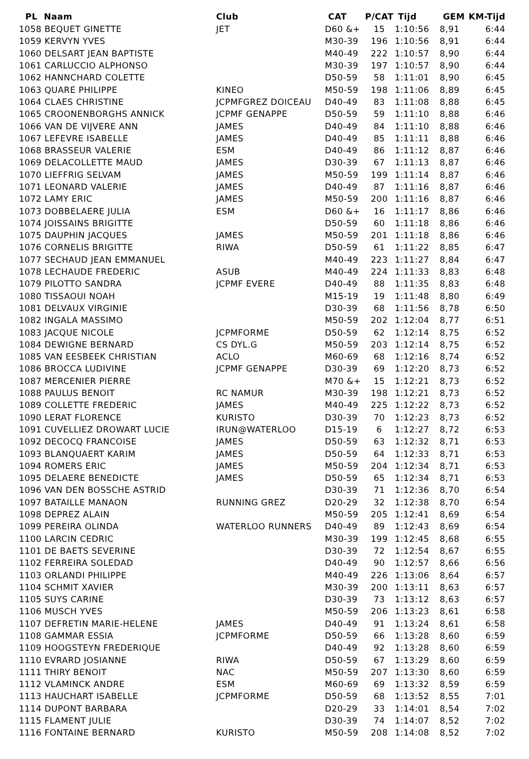| PL Naam | Club | CAT | P/CAT | Tijd | GEM | KM-Tijd |
| --- | --- | --- | --- | --- | --- | --- |
| 1058 BEQUET GINETTE | JET | D60 &+ | 15 | 1:10:56 | 8,91 | 6:44 |
| 1059 KERVYN YVES | | M30-39 | 196 | 1:10:56 | 8,91 | 6:44 |
| 1060 DELSART JEAN BAPTISTE | | M40-49 | 222 | 1:10:57 | 8,90 | 6:44 |
| 1061 CARLUCCIO ALPHONSO | | M30-39 | 197 | 1:10:57 | 8,90 | 6:44 |
| 1062 HANNCHARD COLETTE | | D50-59 | 58 | 1:11:01 | 8,90 | 6:45 |
| 1063 QUARE PHILIPPE | KINEO | M50-59 | 198 | 1:11:06 | 8,89 | 6:45 |
| 1064 CLAES CHRISTINE | JCPMFGREZ DOICEAU | D40-49 | 83 | 1:11:08 | 8,88 | 6:45 |
| 1065 CROONENBORGHS ANNICK | JCPMF GENAPPE | D50-59 | 59 | 1:11:10 | 8,88 | 6:46 |
| 1066 VAN DE VIJVERE ANN | JAMES | D40-49 | 84 | 1:11:10 | 8,88 | 6:46 |
| 1067 LEFEVRE ISABELLE | JAMES | D40-49 | 85 | 1:11:11 | 8,88 | 6:46 |
| 1068 BRASSEUR VALERIE | ESM | D40-49 | 86 | 1:11:12 | 8,87 | 6:46 |
| 1069 DELACOLLETTE MAUD | JAMES | D30-39 | 67 | 1:11:13 | 8,87 | 6:46 |
| 1070 LIEFFRIG SELVAM | JAMES | M50-59 | 199 | 1:11:14 | 8,87 | 6:46 |
| 1071 LEONARD VALERIE | JAMES | D40-49 | 87 | 1:11:16 | 8,87 | 6:46 |
| 1072 LAMY ERIC | JAMES | M50-59 | 200 | 1:11:16 | 8,87 | 6:46 |
| 1073 DOBBELAERE JULIA | ESM | D60 &+ | 16 | 1:11:17 | 8,86 | 6:46 |
| 1074 JOISSAINS BRIGITTE | | D50-59 | 60 | 1:11:18 | 8,86 | 6:46 |
| 1075 DAUPHIN JACQUES | JAMES | M50-59 | 201 | 1:11:18 | 8,86 | 6:46 |
| 1076 CORNELIS BRIGITTE | RIWA | D50-59 | 61 | 1:11:22 | 8,85 | 6:47 |
| 1077 SECHAUD JEAN EMMANUEL | | M40-49 | 223 | 1:11:27 | 8,84 | 6:47 |
| 1078 LECHAUDE FREDERIC | ASUB | M40-49 | 224 | 1:11:33 | 8,83 | 6:48 |
| 1079 PILOTTO SANDRA | JCPMF EVERE | D40-49 | 88 | 1:11:35 | 8,83 | 6:48 |
| 1080 TISSAOUI NOAH | | M15-19 | 19 | 1:11:48 | 8,80 | 6:49 |
| 1081 DELVAUX VIRGINIE | | D30-39 | 68 | 1:11:56 | 8,78 | 6:50 |
| 1082 INGALA MASSIMO | | M50-59 | 202 | 1:12:04 | 8,77 | 6:51 |
| 1083 JACQUE NICOLE | JCPMFORME | D50-59 | 62 | 1:12:14 | 8,75 | 6:52 |
| 1084 DEWIGNE BERNARD | CS DYL.G | M50-59 | 203 | 1:12:14 | 8,75 | 6:52 |
| 1085 VAN EESBEEK CHRISTIAN | ACLO | M60-69 | 68 | 1:12:16 | 8,74 | 6:52 |
| 1086 BROCCA LUDIVINE | JCPMF GENAPPE | D30-39 | 69 | 1:12:20 | 8,73 | 6:52 |
| 1087 MERCENIER PIERRE | | M70 &+ | 15 | 1:12:21 | 8,73 | 6:52 |
| 1088 PAULUS BENOIT | RC NAMUR | M30-39 | 198 | 1:12:21 | 8,73 | 6:52 |
| 1089 COLLETTE FREDERIC | JAMES | M40-49 | 225 | 1:12:22 | 8,73 | 6:52 |
| 1090 LERAT FLORENCE | KURISTO | D30-39 | 70 | 1:12:23 | 8,73 | 6:52 |
| 1091 CUVELLIEZ DROWART LUCIE | IRUN@WATERLOO | D15-19 | 6 | 1:12:27 | 8,72 | 6:53 |
| 1092 DECOCQ FRANCOISE | JAMES | D50-59 | 63 | 1:12:32 | 8,71 | 6:53 |
| 1093 BLANQUAERT KARIM | JAMES | D50-59 | 64 | 1:12:33 | 8,71 | 6:53 |
| 1094 ROMERS ERIC | JAMES | M50-59 | 204 | 1:12:34 | 8,71 | 6:53 |
| 1095 DELAERE BENEDICTE | JAMES | D50-59 | 65 | 1:12:34 | 8,71 | 6:53 |
| 1096 VAN DEN BOSSCHE ASTRID | | D30-39 | 71 | 1:12:36 | 8,70 | 6:54 |
| 1097 BATAILLE MANAON | RUNNING GREZ | D20-29 | 32 | 1:12:38 | 8,70 | 6:54 |
| 1098 DEPREZ ALAIN | | M50-59 | 205 | 1:12:41 | 8,69 | 6:54 |
| 1099 PEREIRA OLINDA | WATERLOO RUNNERS | D40-49 | 89 | 1:12:43 | 8,69 | 6:54 |
| 1100 LARCIN CEDRIC | | M30-39 | 199 | 1:12:45 | 8,68 | 6:55 |
| 1101 DE BAETS SEVERINE | | D30-39 | 72 | 1:12:54 | 8,67 | 6:55 |
| 1102 FERREIRA SOLEDAD | | D40-49 | 90 | 1:12:57 | 8,66 | 6:56 |
| 1103 ORLANDI PHILIPPE | | M40-49 | 226 | 1:13:06 | 8,64 | 6:57 |
| 1104 SCHMIT XAVIER | | M30-39 | 200 | 1:13:11 | 8,63 | 6:57 |
| 1105 SUYS CARINE | | D30-39 | 73 | 1:13:12 | 8,63 | 6:57 |
| 1106 MUSCH YVES | | M50-59 | 206 | 1:13:23 | 8,61 | 6:58 |
| 1107 DEFRETIN MARIE-HELENE | JAMES | D40-49 | 91 | 1:13:24 | 8,61 | 6:58 |
| 1108 GAMMAR ESSIA | JCPMFORME | D50-59 | 66 | 1:13:28 | 8,60 | 6:59 |
| 1109 HOOGSTEYN FREDERIQUE | | D40-49 | 92 | 1:13:28 | 8,60 | 6:59 |
| 1110 EVRARD JOSIANNE | RIWA | D50-59 | 67 | 1:13:29 | 8,60 | 6:59 |
| 1111 THIRY BENOIT | NAC | M50-59 | 207 | 1:13:30 | 8,60 | 6:59 |
| 1112 VLAMINCK ANDRE | ESM | M60-69 | 69 | 1:13:32 | 8,59 | 6:59 |
| 1113 HAUCHART ISABELLE | JCPMFORME | D50-59 | 68 | 1:13:52 | 8,55 | 7:01 |
| 1114 DUPONT BARBARA | | D20-29 | 33 | 1:14:01 | 8,54 | 7:02 |
| 1115 FLAMENT JULIE | | D30-39 | 74 | 1:14:07 | 8,52 | 7:02 |
| 1116 FONTAINE BERNARD | KURISTO | M50-59 | 208 | 1:14:08 | 8,52 | 7:02 |